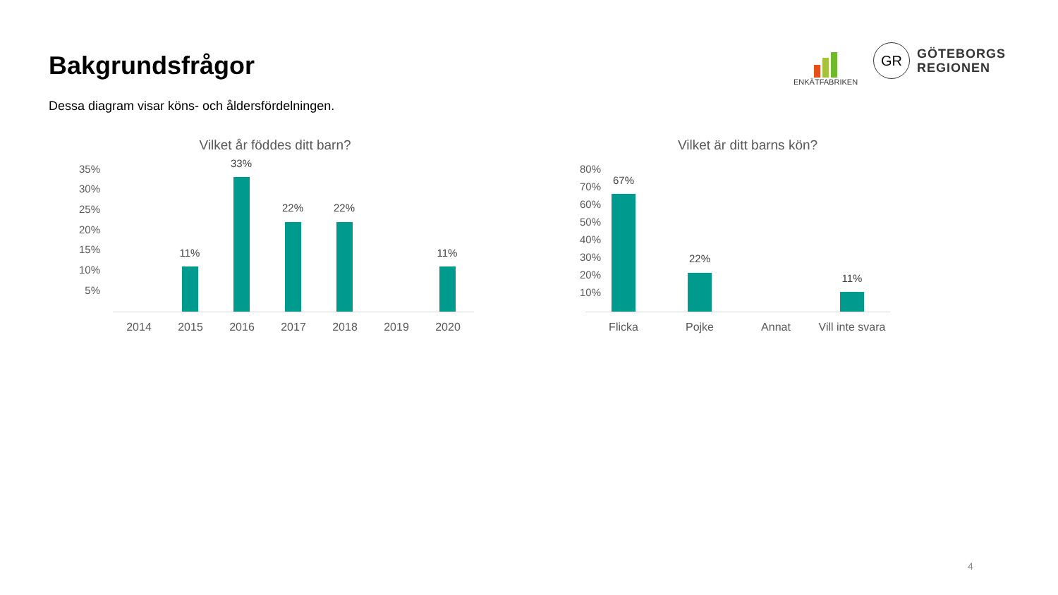Bakgrundsfrågor
Dessa diagram visar köns- och åldersfördelningen.
ENKÄTFABRIKEN
GR
GÖTEBORGS
REGIONEN
Vilket år föddes ditt barn?
35%
30%
25%
20%
15%
10%
5%
11%
33%
22% 22%
11%
2014 2015 2016 2017 2018 2019 2020
Vilket är ditt barns kön?
80%
70%
60%
50%
40%
30%
20%
10%
67%
22%
11%
Flicka Pojke Annat
Vill inte svara
4